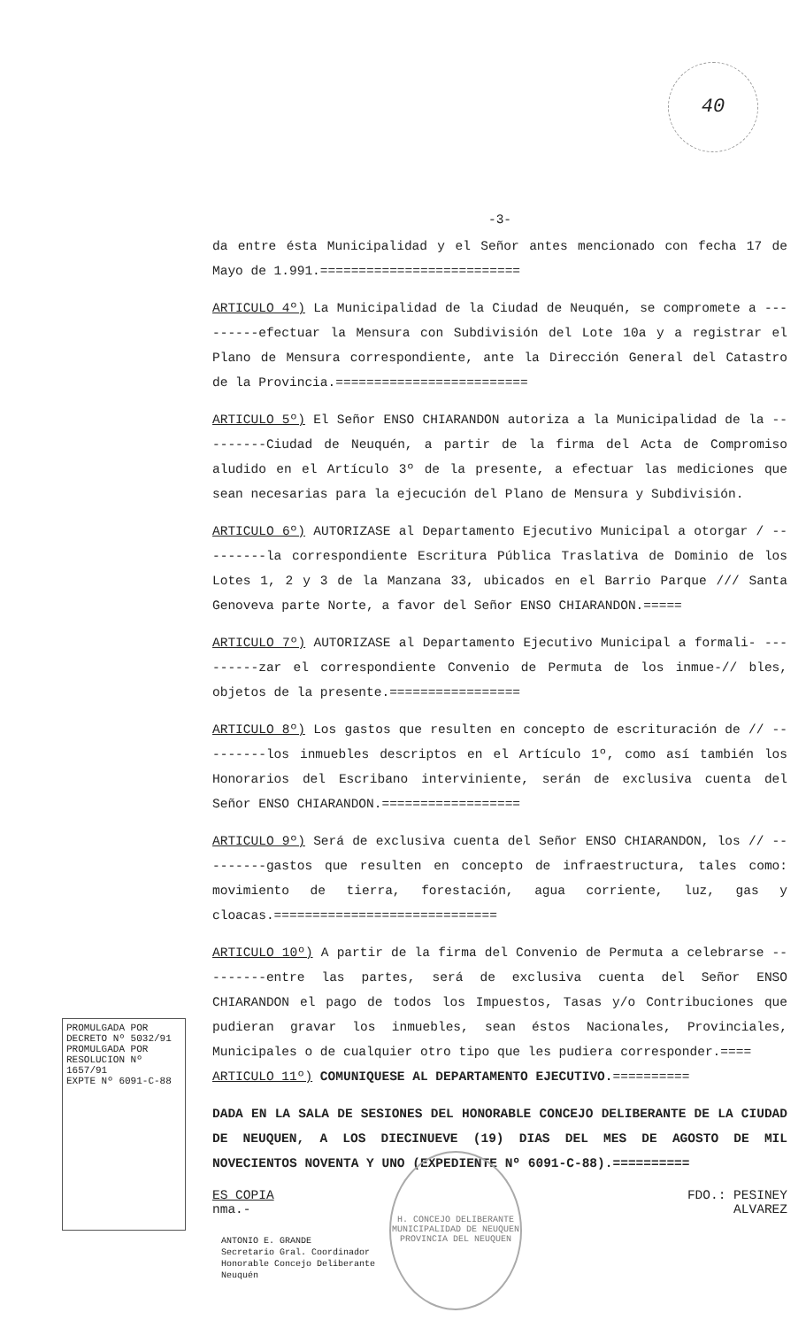40
-3-
da entre ésta Municipalidad y el Señor antes mencionado con fecha 17 de Mayo de 1.991.==========================
ARTICULO 4º) La Municipalidad de la Ciudad de Neuquén, se compromete a ---------efectuar la Mensura con Subdivisión del Lote 10a y a registrar el Plano de Mensura correspondiente, ante la Dirección General del Catastro de la Provincia.=========================
ARTICULO 5º) El Señor ENSO CHIARANDON autoriza a la Municipalidad de la ---------Ciudad de Neuquén, a partir de la firma del Acta de Compromiso aludido en el Artículo 3º de la presente, a efectuar las mediciones que sean necesarias para la ejecución del Plano de Mensura y Subdivisión.
ARTICULO 6º) AUTORIZASE al Departamento Ejecutivo Municipal a otorgar / ---------la correspondiente Escritura Pública Traslativa de Dominio de los Lotes 1, 2 y 3 de la Manzana 33, ubicados en el Barrio Parque /// Santa Genoveva parte Norte, a favor del Señor ENSO CHIARANDON.=====
ARTICULO 7º) AUTORIZASE al Departamento Ejecutivo Municipal a formali- ---------zar el correspondiente Convenio de Permuta de los inmue-// bles, objetos de la presente.=================
ARTICULO 8º) Los gastos que resulten en concepto de escrituración de // ---------los inmuebles descriptos en el Artículo 1º, como así también los Honorarios del Escribano interviniente, serán de exclusiva cuenta del Señor ENSO CHIARANDON.==================
ARTICULO 9º) Será de exclusiva cuenta del Señor ENSO CHIARANDON, los // ---------gastos que resulten en concepto de infraestructura, tales como: movimiento de tierra, forestación, agua corriente, luz, gas y cloacas.=============================
ARTICULO 10º) A partir de la firma del Convenio de Permuta a celebrarse ---------entre las partes, será de exclusiva cuenta del Señor ENSO CHIARANDON el pago de todos los Impuestos, Tasas y/o Contribuciones que pudieran gravar los inmuebles, sean éstos Nacionales, Provinciales, Municipales o de cualquier otro tipo que les pudiera corresponder.====
ARTICULO 11º) COMUNIQUESE AL DEPARTAMENTO EJECUTIVO.==========
DADA EN LA SALA DE SESIONES DEL HONORABLE CONCEJO DELIBERANTE DE LA CIUDAD DE NEUQUEN, A LOS DIECINUEVE (19) DIAS DEL MES DE AGOSTO DE MIL NOVECIENTOS NOVENTA Y UNO (EXPEDIENTE Nº 6091-C-88).==========
ES COPIA
nma.-
FDO.: PESINEY
ALVAREZ
PROMULGADA POR DECRETO Nº 5032/91
PROMULGADA POR RESOLUCION Nº 1657/91
EXPTE Nº 6091-C-88
ANTONIO E. GRANDE
Secretario Gral. Coordinador
Honorable Concejo Deliberante
Neuquén
H. CONCEJO DELIBERANTE
MUNICIPALIDAD DE NEUQUEN
PROVINCIA DEL NEUQUEN